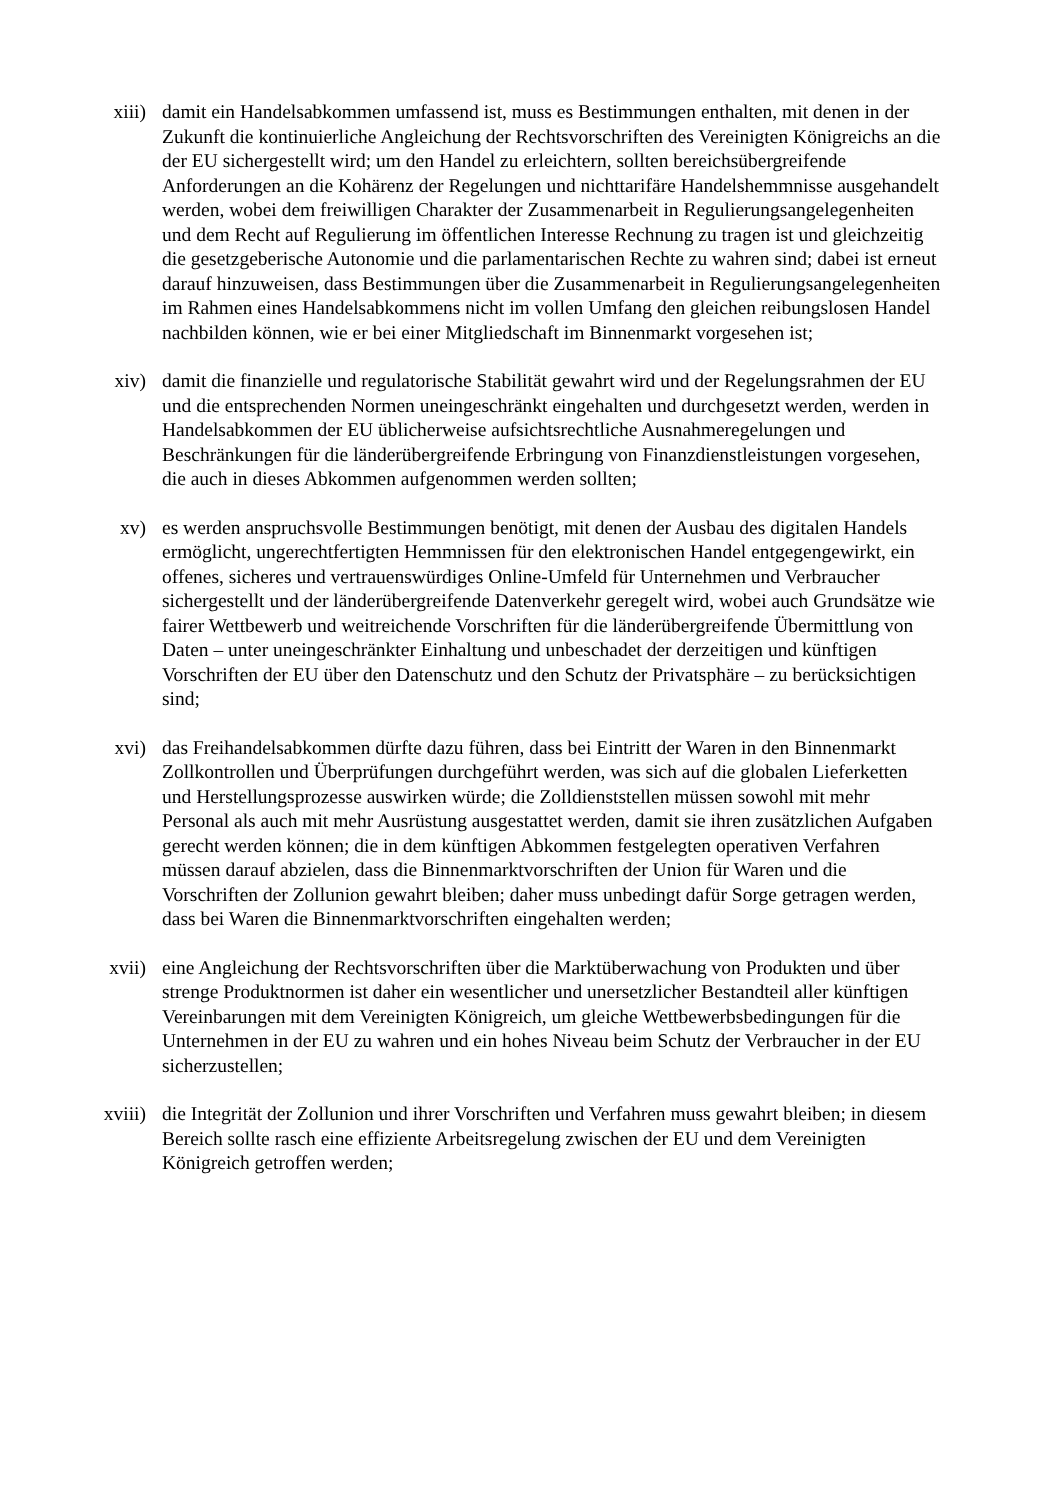xiii) damit ein Handelsabkommen umfassend ist, muss es Bestimmungen enthalten, mit denen in der Zukunft die kontinuierliche Angleichung der Rechtsvorschriften des Vereinigten Königreichs an die der EU sichergestellt wird; um den Handel zu erleichtern, sollten bereichsübergreifende Anforderungen an die Kohärenz der Regelungen und nichttarifäre Handelshemmnisse ausgehandelt werden, wobei dem freiwilligen Charakter der Zusammenarbeit in Regulierungsangelegenheiten und dem Recht auf Regulierung im öffentlichen Interesse Rechnung zu tragen ist und gleichzeitig die gesetzgeberische Autonomie und die parlamentarischen Rechte zu wahren sind; dabei ist erneut darauf hinzuweisen, dass Bestimmungen über die Zusammenarbeit in Regulierungsangelegenheiten im Rahmen eines Handelsabkommens nicht im vollen Umfang den gleichen reibungslosen Handel nachbilden können, wie er bei einer Mitgliedschaft im Binnenmarkt vorgesehen ist;
xiv) damit die finanzielle und regulatorische Stabilität gewahrt wird und der Regelungsrahmen der EU und die entsprechenden Normen uneingeschränkt eingehalten und durchgesetzt werden, werden in Handelsabkommen der EU üblicherweise aufsichtsrechtliche Ausnahmeregelungen und Beschränkungen für die länderübergreifende Erbringung von Finanzdienstleistungen vorgesehen, die auch in dieses Abkommen aufgenommen werden sollten;
xv) es werden anspruchsvolle Bestimmungen benötigt, mit denen der Ausbau des digitalen Handels ermöglicht, ungerechtfertigten Hemmnissen für den elektronischen Handel entgegengewirkt, ein offenes, sicheres und vertrauenswürdiges Online-Umfeld für Unternehmen und Verbraucher sichergestellt und der länderübergreifende Datenverkehr geregelt wird, wobei auch Grundsätze wie fairer Wettbewerb und weitreichende Vorschriften für die länderübergreifende Übermittlung von Daten – unter uneingeschränkter Einhaltung und unbeschadet der derzeitigen und künftigen Vorschriften der EU über den Datenschutz und den Schutz der Privatsphäre – zu berücksichtigen sind;
xvi) das Freihandelsabkommen dürfte dazu führen, dass bei Eintritt der Waren in den Binnenmarkt Zollkontrollen und Überprüfungen durchgeführt werden, was sich auf die globalen Lieferketten und Herstellungsprozesse auswirken würde; die Zolldienststellen müssen sowohl mit mehr Personal als auch mit mehr Ausrüstung ausgestattet werden, damit sie ihren zusätzlichen Aufgaben gerecht werden können; die in dem künftigen Abkommen festgelegten operativen Verfahren müssen darauf abzielen, dass die Binnenmarktvorschriften der Union für Waren und die Vorschriften der Zollunion gewahrt bleiben; daher muss unbedingt dafür Sorge getragen werden, dass bei Waren die Binnenmarktvorschriften eingehalten werden;
xvii) eine Angleichung der Rechtsvorschriften über die Marktüberwachung von Produkten und über strenge Produktnormen ist daher ein wesentlicher und unersetzlicher Bestandteil aller künftigen Vereinbarungen mit dem Vereinigten Königreich, um gleiche Wettbewerbsbedingungen für die Unternehmen in der EU zu wahren und ein hohes Niveau beim Schutz der Verbraucher in der EU sicherzustellen;
xviii) die Integrität der Zollunion und ihrer Vorschriften und Verfahren muss gewahrt bleiben; in diesem Bereich sollte rasch eine effiziente Arbeitsregelung zwischen der EU und dem Vereinigten Königreich getroffen werden;